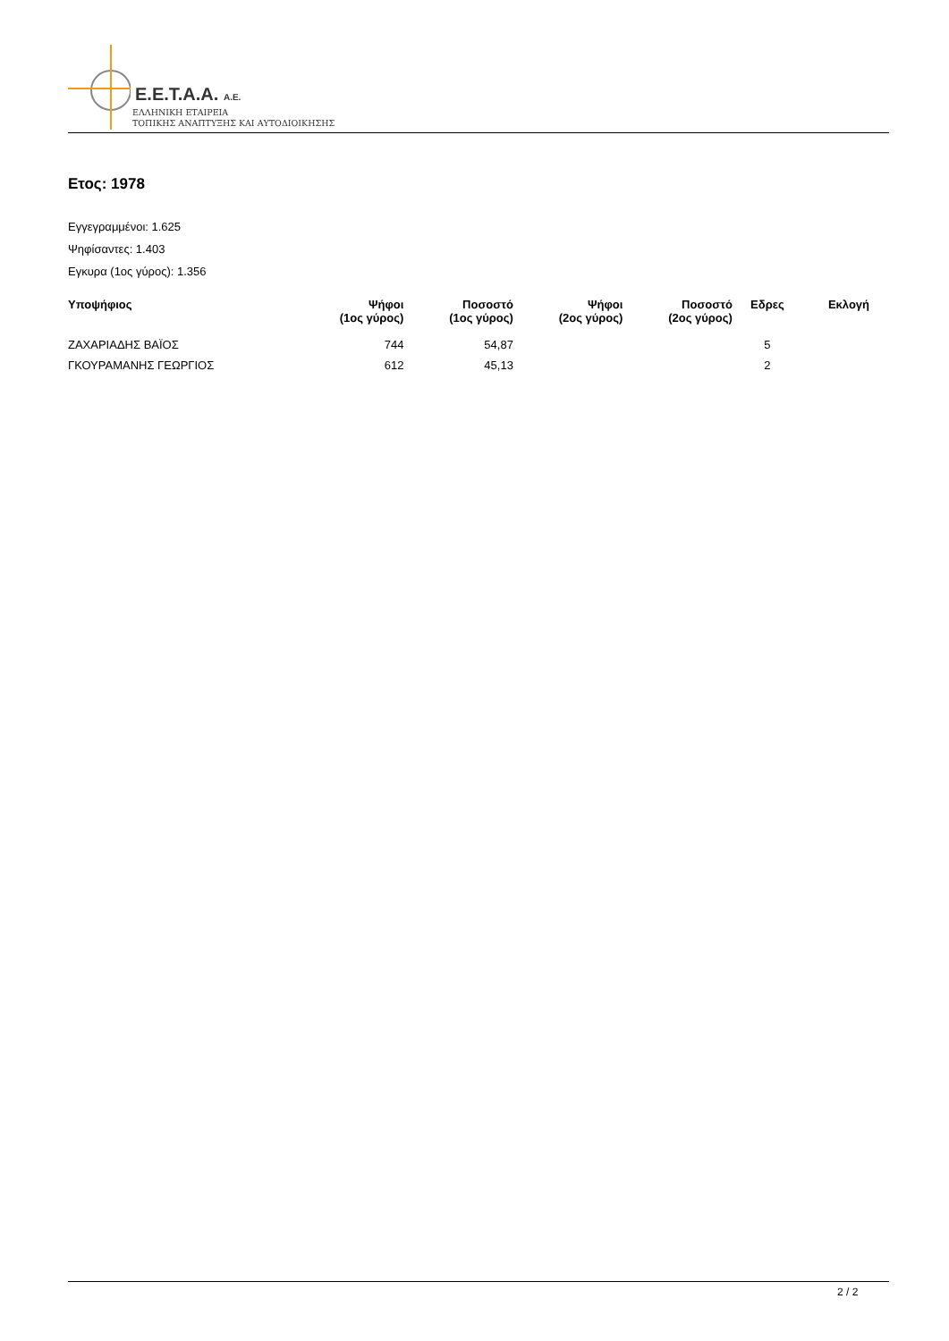E.E.T.A.A. A.E.
ΕΛΛΗΝΙΚΗ ΕΤΑΙΡΕΙΑ
ΤΟΠΙΚΗΣ ΑΝΑΠΤΥΞΗΣ ΚΑΙ ΑΥΤΟΔΙΟΙΚΗΣΗΣ
Ετος: 1978
Εγγεγραμμένοι: 1.625
Ψηφίσαντες: 1.403
Εγκυρα (1ος γύρος): 1.356
| Υποψήφιος | Ψήφοι (1ος γύρος) | Ποσοστό (1ος γύρος) | Ψήφοι (2ος γύρος) | Ποσοστό (2ος γύρος) | Εδρες | Εκλογή |
| --- | --- | --- | --- | --- | --- | --- |
| ΖΑΧΑΡΙΑΔΗΣ ΒΑΪΟΣ | 744 | 54,87 | | | 5 | |
| ΓΚΟΥΡΑΜΑΝΗΣ ΓΕΩΡΓΙΟΣ | 612 | 45,13 | | | 2 | |
2 / 2